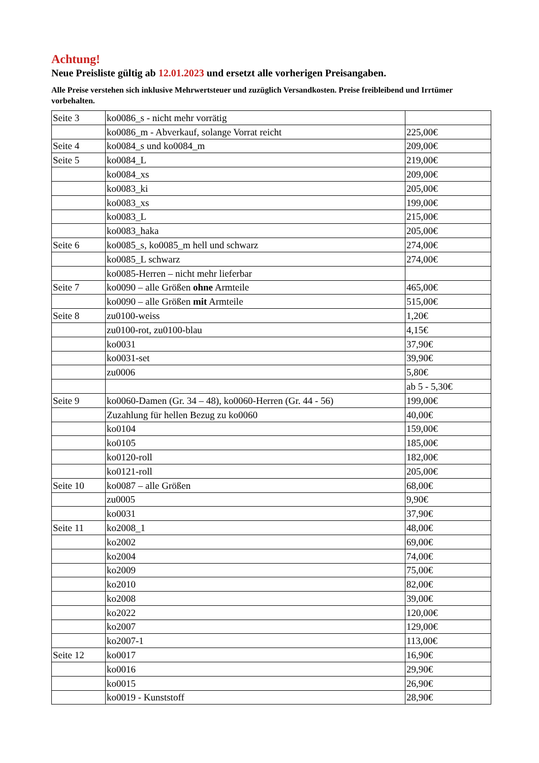Achtung!
Neue Preisliste gültig ab 12.01.2023 und ersetzt alle vorherigen Preisangaben.
Alle Preise verstehen sich inklusive Mehrwertsteuer und zuzüglich Versandkosten. Preise freibleibend und Irrtümer vorbehalten.
| Seite 3 | ko0086_s - nicht mehr vorrätig | |
| | ko0086_m - Abverkauf, solange Vorrat reicht | 225,00€ |
| Seite 4 | ko0084_s und ko0084_m | 209,00€ |
| Seite 5 | ko0084_L | 219,00€ |
| | ko0084_xs | 209,00€ |
| | ko0083_ki | 205,00€ |
| | ko0083_xs | 199,00€ |
| | ko0083_L | 215,00€ |
| | ko0083_haka | 205,00€ |
| Seite 6 | ko0085_s, ko0085_m hell und schwarz | 274,00€ |
| | ko0085_L schwarz | 274,00€ |
| | ko0085-Herren – nicht mehr lieferbar | |
| Seite 7 | ko0090 – alle Größen ohne Armteile | 465,00€ |
| | ko0090 – alle Größen mit Armteile | 515,00€ |
| Seite 8 | zu0100-weiss | 1,20€ |
| | zu0100-rot, zu0100-blau | 4,15€ |
| | ko0031 | 37,90€ |
| | ko0031-set | 39,90€ |
| | zu0006 | 5,80€ |
| | | ab 5 - 5,30€ |
| Seite 9 | ko0060-Damen (Gr. 34 – 48), ko0060-Herren (Gr. 44 - 56) | 199,00€ |
| | Zuzahlung für hellen Bezug zu ko0060 | 40,00€ |
| | ko0104 | 159,00€ |
| | ko0105 | 185,00€ |
| | ko0120-roll | 182,00€ |
| | ko0121-roll | 205,00€ |
| Seite 10 | ko0087 – alle Größen | 68,00€ |
| | zu0005 | 9,90€ |
| | ko0031 | 37,90€ |
| Seite 11 | ko2008_1 | 48,00€ |
| | ko2002 | 69,00€ |
| | ko2004 | 74,00€ |
| | ko2009 | 75,00€ |
| | ko2010 | 82,00€ |
| | ko2008 | 39,00€ |
| | ko2022 | 120,00€ |
| | ko2007 | 129,00€ |
| | ko2007-1 | 113,00€ |
| Seite 12 | ko0017 | 16,90€ |
| | ko0016 | 29,90€ |
| | ko0015 | 26,90€ |
| | ko0019 - Kunststoff | 28,90€ |